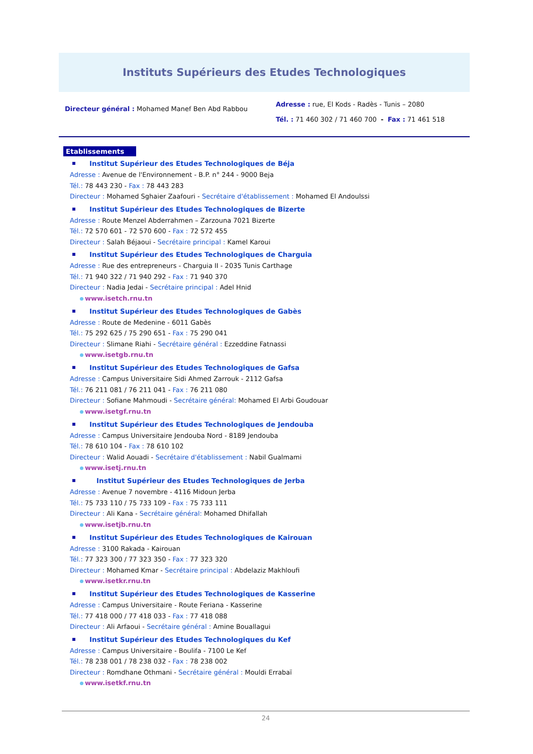Instituts Supérieurs des Etudes Technologiques
Directeur général : Mohamed Manef Ben Abd Rabbou
Adresse : rue, El Kods - Radès - Tunis – 2080
Tél. : 71 460 302 / 71 460 700 - Fax : 71 461 518
Etablissements
Institut Supérieur des Etudes Technologiques de Béja
Adresse : Avenue de l'Environnement - B.P. n° 244 - 9000 Beja
Tél.: 78 443 230 - Fax : 78 443 283
Directeur : Mohamed Sghaier Zaafouri - Secrétaire d'établissement : Mohamed El Andoulssi
Institut Supérieur des Etudes Technologiques de Bizerte
Adresse : Route Menzel Abderrahmen – Zarzouna 7021 Bizerte
Tél.: 72 570 601 - 72 570 600 - Fax : 72 572 455
Directeur : Salah Béjaoui - Secrétaire principal : Kamel Karoui
Institut Supérieur des Etudes Technologiques de Charguia
Adresse : Rue des entrepreneurs - Charguia II - 2035 Tunis Carthage
Tél.: 71 940 322 / 71 940 292 - Fax : 71 940 370
Directeur : Nadia Jedai - Secrétaire principal : Adel Hnid
www.isetch.rnu.tn
Institut Supérieur des Etudes Technologiques de Gabès
Adresse : Route de Medenine - 6011 Gabès
Tél.: 75 292 625 / 75 290 651 - Fax : 75 290 041
Directeur : Slimane Riahi - Secrétaire général : Ezzeddine Fatnassi
www.isetgb.rnu.tn
Institut Supérieur des Etudes Technologiques de Gafsa
Adresse : Campus Universitaire Sidi Ahmed Zarrouk - 2112 Gafsa
Tél.: 76 211 081 / 76 211 041 - Fax : 76 211 080
Directeur : Sofiane Mahmoudi - Secrétaire général: Mohamed El Arbi Goudouar
www.isetgf.rnu.tn
Institut Supérieur des Etudes Technologiques de Jendouba
Adresse : Campus Universitaire Jendouba Nord - 8189 Jendouba
Tél.: 78 610 104 - Fax : 78 610 102
Directeur : Walid Aouadi - Secrétaire d'établissement : Nabil Gualmami
www.isetj.rnu.tn
Institut Supérieur des Etudes Technologiques de Jerba
Adresse : Avenue 7 novembre - 4116 Midoun Jerba
Tél.: 75 733 110 / 75 733 109 - Fax : 75 733 111
Directeur : Ali Kana - Secrétaire général: Mohamed Dhifallah
www.isetjb.rnu.tn
Institut Supérieur des Etudes Technologiques de Kairouan
Adresse : 3100 Rakada - Kairouan
Tél.: 77 323 300 / 77 323 350 - Fax : 77 323 320
Directeur : Mohamed Kmar - Secrétaire principal : Abdelaziz Makhloufi
www.isetkr.rnu.tn
Institut Supérieur des Etudes Technologiques de Kasserine
Adresse : Campus Universitaire - Route Feriana - Kasserine
Tél.: 77 418 000 / 77 418 033 - Fax : 77 418 088
Directeur : Ali Arfaoui - Secrétaire général : Amine Bouallagui
Institut Supérieur des Etudes Technologiques du Kef
Adresse : Campus Universitaire - Boulifa - 7100 Le Kef
Tél.: 78 238 001 / 78 238 032 - Fax : 78 238 002
Directeur : Romdhane Othmani - Secrétaire général : Mouldi Errabaï
www.isetkf.rnu.tn
24